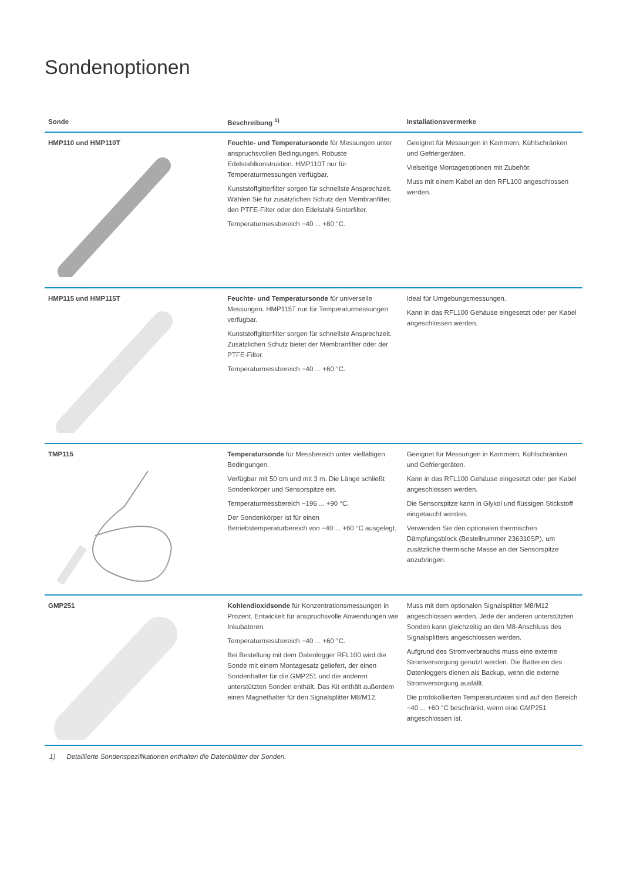Sondenoptionen
| Sonde | Beschreibung <sup>1)</sup> | Installationsvermerke |
| --- | --- | --- |
| HMP110 und HMP110T | Feuchte- und Temperatursonde für Messungen unter anspruchsvollen Bedingungen. Robuste Edelstahlkonstruktion. HMP110T nur für Temperaturmessungen verfügbar. Kunststoffgitterfilter sorgen für schnellste Ansprechzeit. Wählen Sie für zusätzlichen Schutz den Membranfilter, den PTFE-Filter oder den Edelstahl-Sinterfilter. Temperaturmessbereich −40 ... +80 °C. | Geeignet für Messungen in Kammern, Kühlschränken und Gefriergeräten. Vielseitige Montageoptionen mit Zubehör. Muss mit einem Kabel an den RFL100 angeschlossen werden. |
| HMP115 und HMP115T | Feuchte- und Temperatursonde für universelle Messungen. HMP115T nur für Temperaturmessungen verfügbar. Kunststoffgitterfilter sorgen für schnellste Ansprechzeit. Zusätzlichen Schutz bietet der Membranfilter oder der PTFE-Filter. Temperaturmessbereich −40 ... +60 °C. | Ideal für Umgebungsmessungen. Kann in das RFL100 Gehäuse eingesetzt oder per Kabel angeschlossen werden. |
| TMP115 | Temperatursonde für Messbereich unter vielfältigen Bedingungen. Verfügbar mit 50 cm und mit 3 m. Die Länge schließt Sondenkörper und Sensorspitze ein. Temperaturmessbereich −196 ... +90 °C. Der Sondenkörper ist für einen Betriebstemperaturbereich von −40 ... +60 °C ausgelegt. | Geeignet für Messungen in Kammern, Kühlschränken und Gefriergeräten. Kann in das RFL100 Gehäuse eingesetzt oder per Kabel angeschlossen werden. Die Sensorspitze kann in Glykol und flüssigen Stickstoff eingetaucht werden. Verwenden Sie den optionalen thermischen Dämpfungsblock (Bestellnummer 236310SP), um zusätzliche thermische Masse an der Sensorspitze anzubringen. |
| GMP251 | Kohlendioxidsonde für Konzentrationsmessungen in Prozent. Entwickelt für anspruchsvolle Anwendungen wie Inkubatoren. Temperaturmessbereich −40 ... +60 °C. Bei Bestellung mit dem Datenlogger RFL100 wird die Sonde mit einem Montagesatz geliefert, der einen Sondenhalter für die GMP251 und die anderen unterstützten Sonden enthält. Das Kit enthält außerdem einen Magnethalter für den Signalsplitter M8/M12. | Muss mit dem optionalen Signalsplitter M8/M12 angeschlossen werden. Jede der anderen unterstützten Sonden kann gleichzeitig an den M8-Anschluss des Signalsplitters angeschlossen werden. Aufgrund des Stromverbrauchs muss eine externe Stromversorgung genutzt werden. Die Batterien des Datenloggers dienen als Backup, wenn die externe Stromversorgung ausfällt. Die protokollierten Temperaturdaten sind auf den Bereich −40 ... +60 °C beschränkt, wenn eine GMP251 angeschlossen ist. |
1) Detaillierte Sondenspezifikationen enthalten die Datenblätter der Sonden.